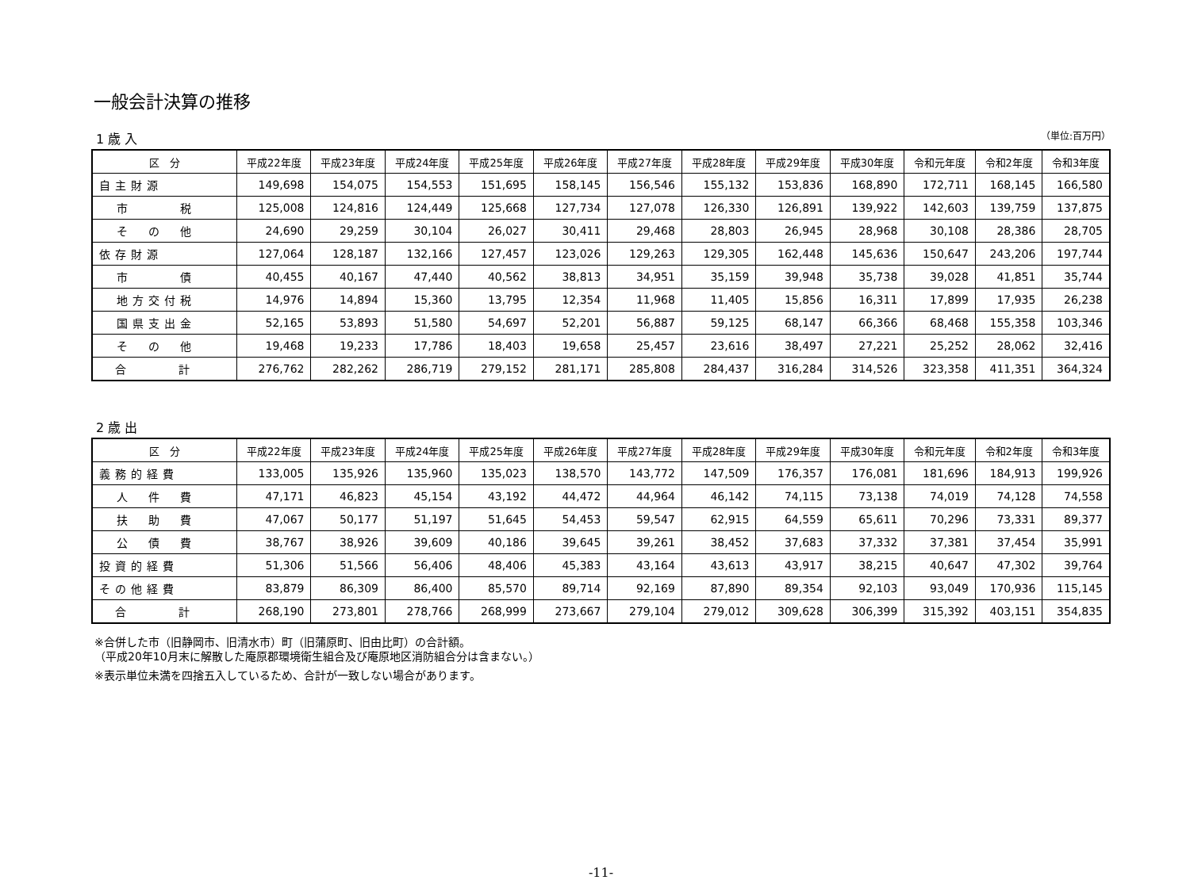一般会計決算の推移
1 歳 入 （単位:百万円）
| 区 分 | 平成22年度 | 平成23年度 | 平成24年度 | 平成25年度 | 平成26年度 | 平成27年度 | 平成28年度 | 平成29年度 | 平成30年度 | 令和元年度 | 令和2年度 | 令和3年度 |
| --- | --- | --- | --- | --- | --- | --- | --- | --- | --- | --- | --- | --- |
| 自主財源 | 149,698 | 154,075 | 154,553 | 151,695 | 158,145 | 156,546 | 155,132 | 153,836 | 168,890 | 172,711 | 168,145 | 166,580 |
| 市 税 | 125,008 | 124,816 | 124,449 | 125,668 | 127,734 | 127,078 | 126,330 | 126,891 | 139,922 | 142,603 | 139,759 | 137,875 |
| そ の 他 | 24,690 | 29,259 | 30,104 | 26,027 | 30,411 | 29,468 | 28,803 | 26,945 | 28,968 | 30,108 | 28,386 | 28,705 |
| 依存財源 | 127,064 | 128,187 | 132,166 | 127,457 | 123,026 | 129,263 | 129,305 | 162,448 | 145,636 | 150,647 | 243,206 | 197,744 |
| 市 債 | 40,455 | 40,167 | 47,440 | 40,562 | 38,813 | 34,951 | 35,159 | 39,948 | 35,738 | 39,028 | 41,851 | 35,744 |
| 地方交付税 | 14,976 | 14,894 | 15,360 | 13,795 | 12,354 | 11,968 | 11,405 | 15,856 | 16,311 | 17,899 | 17,935 | 26,238 |
| 国県支出金 | 52,165 | 53,893 | 51,580 | 54,697 | 52,201 | 56,887 | 59,125 | 68,147 | 66,366 | 68,468 | 155,358 | 103,346 |
| そ の 他 | 19,468 | 19,233 | 17,786 | 18,403 | 19,658 | 25,457 | 23,616 | 38,497 | 27,221 | 25,252 | 28,062 | 32,416 |
| 合 計 | 276,762 | 282,262 | 286,719 | 279,152 | 281,171 | 285,808 | 284,437 | 316,284 | 314,526 | 323,358 | 411,351 | 364,324 |
2 歳 出
| 区 分 | 平成22年度 | 平成23年度 | 平成24年度 | 平成25年度 | 平成26年度 | 平成27年度 | 平成28年度 | 平成29年度 | 平成30年度 | 令和元年度 | 令和2年度 | 令和3年度 |
| --- | --- | --- | --- | --- | --- | --- | --- | --- | --- | --- | --- | --- |
| 義務的経費 | 133,005 | 135,926 | 135,960 | 135,023 | 138,570 | 143,772 | 147,509 | 176,357 | 176,081 | 181,696 | 184,913 | 199,926 |
| 人 件 費 | 47,171 | 46,823 | 45,154 | 43,192 | 44,472 | 44,964 | 46,142 | 74,115 | 73,138 | 74,019 | 74,128 | 74,558 |
| 扶 助 費 | 47,067 | 50,177 | 51,197 | 51,645 | 54,453 | 59,547 | 62,915 | 64,559 | 65,611 | 70,296 | 73,331 | 89,377 |
| 公 債 費 | 38,767 | 38,926 | 39,609 | 40,186 | 39,645 | 39,261 | 38,452 | 37,683 | 37,332 | 37,381 | 37,454 | 35,991 |
| 投資的経費 | 51,306 | 51,566 | 56,406 | 48,406 | 45,383 | 43,164 | 43,613 | 43,917 | 38,215 | 40,647 | 47,302 | 39,764 |
| その他経費 | 83,879 | 86,309 | 86,400 | 85,570 | 89,714 | 92,169 | 87,890 | 89,354 | 92,103 | 93,049 | 170,936 | 115,145 |
| 合 計 | 268,190 | 273,801 | 278,766 | 268,999 | 273,667 | 279,104 | 279,012 | 309,628 | 306,399 | 315,392 | 403,151 | 354,835 |
※合併した市（旧静岡市、旧清水市）町（旧蒲原町、旧由比町）の合計額。
（平成20年10月末に解散した庵原郡環境衛生組合及び庵原地区消防組合分は含まない。）
※表示単位未満を四捨五入しているため、合計が一致しない場合があります。
-11-